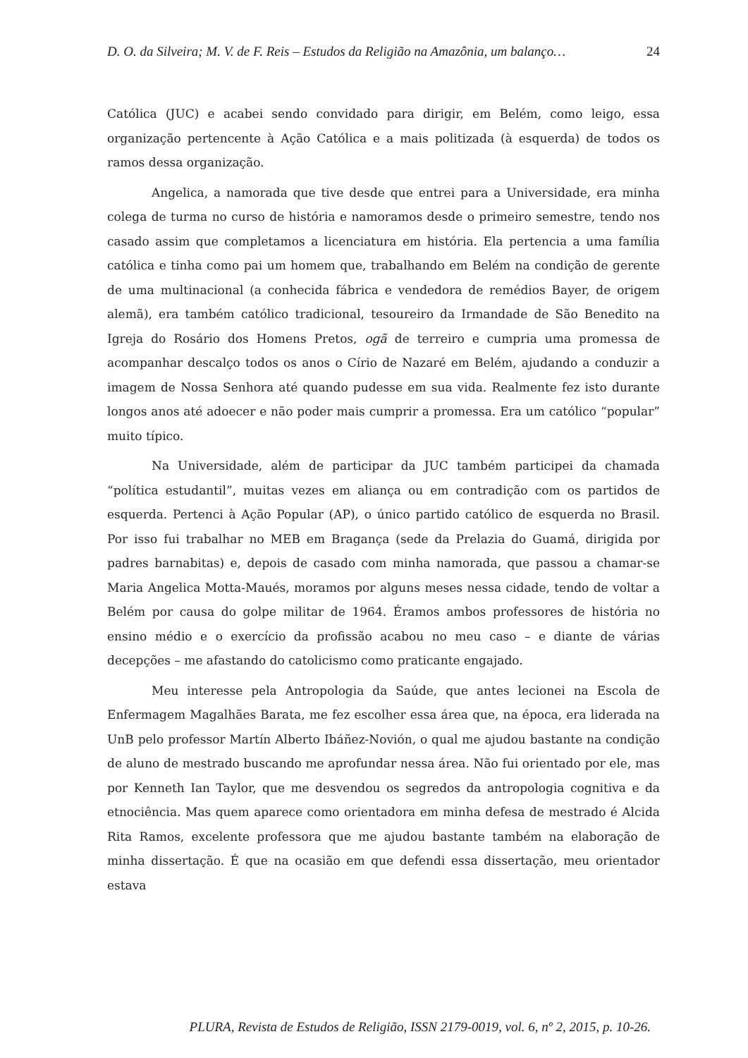D. O. da Silveira; M. V. de F. Reis – Estudos da Religião na Amazônia, um balanço… 24
Católica (JUC) e acabei sendo convidado para dirigir, em Belém, como leigo, essa organização pertencente à Ação Católica e a mais politizada (à esquerda) de todos os ramos dessa organização.
Angelica, a namorada que tive desde que entrei para a Universidade, era minha colega de turma no curso de história e namoramos desde o primeiro semestre, tendo nos casado assim que completamos a licenciatura em história. Ela pertencia a uma família católica e tinha como pai um homem que, trabalhando em Belém na condição de gerente de uma multinacional (a conhecida fábrica e vendedora de remédios Bayer, de origem alemã), era também católico tradicional, tesoureiro da Irmandade de São Benedito na Igreja do Rosário dos Homens Pretos, ogã de terreiro e cumpria uma promessa de acompanhar descalço todos os anos o Círio de Nazaré em Belém, ajudando a conduzir a imagem de Nossa Senhora até quando pudesse em sua vida. Realmente fez isto durante longos anos até adoecer e não poder mais cumprir a promessa. Era um católico “popular” muito típico.
Na Universidade, além de participar da JUC também participei da chamada “política estudantil”, muitas vezes em aliança ou em contradição com os partidos de esquerda. Pertenci à Ação Popular (AP), o único partido católico de esquerda no Brasil. Por isso fui trabalhar no MEB em Bragança (sede da Prelazia do Guamá, dirigida por padres barnabitas) e, depois de casado com minha namorada, que passou a chamar-se Maria Angelica Motta-Maués, moramos por alguns meses nessa cidade, tendo de voltar a Belém por causa do golpe militar de 1964. Éramos ambos professores de história no ensino médio e o exercício da profissão acabou no meu caso – e diante de várias decepções – me afastando do catolicismo como praticante engajado.
Meu interesse pela Antropologia da Saúde, que antes lecionei na Escola de Enfermagem Magalhães Barata, me fez escolher essa área que, na época, era liderada na UnB pelo professor Martín Alberto Ibáñez-Novión, o qual me ajudou bastante na condição de aluno de mestrado buscando me aprofundar nessa área. Não fui orientado por ele, mas por Kenneth Ian Taylor, que me desvendou os segredos da antropologia cognitiva e da etnociência. Mas quem aparece como orientadora em minha defesa de mestrado é Alcida Rita Ramos, excelente professora que me ajudou bastante também na elaboração de minha dissertação. É que na ocasião em que defendi essa dissertação, meu orientador estava
PLURA, Revista de Estudos de Religião, ISSN 2179-0019, vol. 6, nº 2, 2015, p. 10-26.